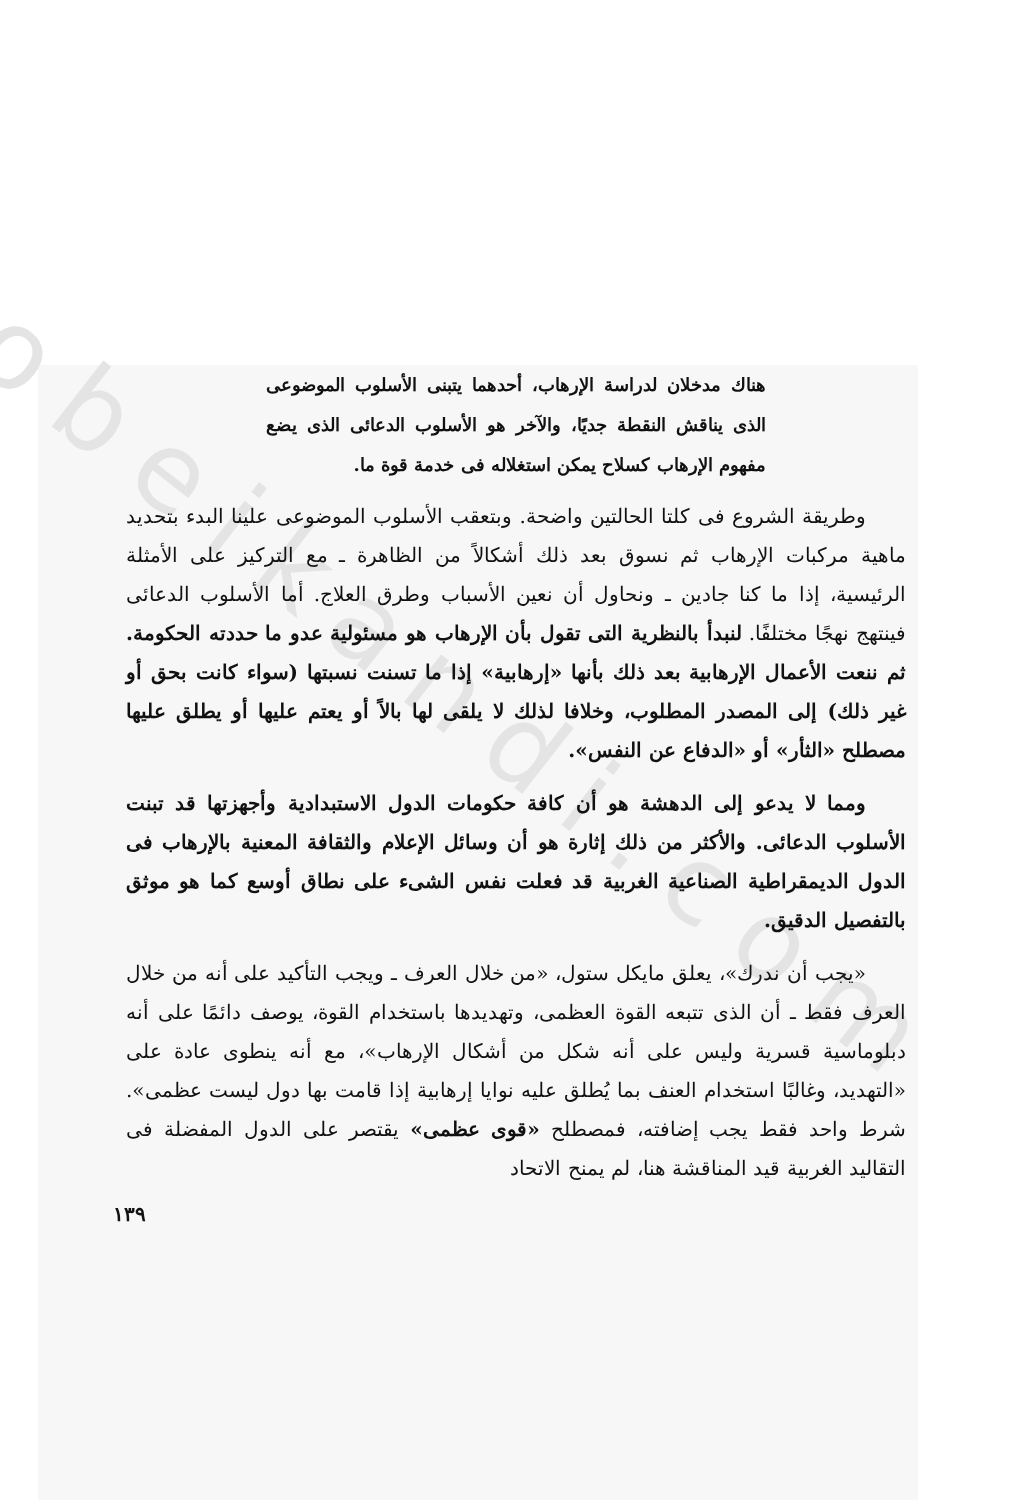obeikandi.com
هناك مدخلان لدراسة الإرهاب، أحدهما يتبنى الأسلوب الموضوعى الذى يناقش النقطة جديًا، والآخر هو الأسلوب الدعائى الذى يضع مفهوم الإرهاب كسلاح يمكن استغلاله فى خدمة قوة ما.
وطريقة الشروع فى كلتا الحالتين واضحة. وبتعقب الأسلوب الموضوعى علينا البدء بتحديد ماهية مركبات الإرهاب ثم نسوق بعد ذلك أشكالاً من الظاهرة ـ مع التركيز على الأمثلة الرئيسية، إذا ما كنا جادين ـ ونحاول أن نعين الأسباب وطرق العلاج. أما الأسلوب الدعائى فينتهج نهجًا مختلفًا. لنبدأ بالنظرية التى تقول بأن الإرهاب هو مسئولية عدو ما حددته الحكومة. ثم ننعت الأعمال الإرهابية بعد ذلك بأنها «إرهابية» إذا ما تسنت نسبتها (سواء كانت بحق أو غير ذلك) إلى المصدر المطلوب، وخلافا لذلك لا يلقى لها بالاً أو يعتم عليها أو يطلق عليها مصطلح «الثأر» أو «الدفاع عن النفس».
ومما لا يدعو إلى الدهشة هو أن كافة حكومات الدول الاستبدادية وأجهزتها قد تبنت الأسلوب الدعائى. والأكثر من ذلك إثارة هو أن وسائل الإعلام والثقافة المعنية بالإرهاب فى الدول الديمقراطية الصناعية الغربية قد فعلت نفس الشىء على نطاق أوسع كما هو موثق بالتفصيل الدقيق.
«يجب أن ندرك»، يعلق مايكل ستول، «من خلال العرف ـ ويجب التأكيد على أنه من خلال العرف فقط ـ أن الذى تتبعه القوة العظمى، وتهديدها باستخدام القوة، يوصف دائمًا على أنه دبلوماسية قسرية وليس على أنه شكل من أشكال الإرهاب»، مع أنه ينطوى عادة على «التهديد، وغالبًا استخدام العنف بما يُطلق عليه نوايا إرهابية إذا قامت بها دول ليست عظمى». شرط واحد فقط يجب إضافته، فمصطلح «قوى عظمى» يقتصر على الدول المفضلة فى التقاليد الغربية قيد المناقشة هنا، لم يمنح الاتحاد
١٣٩